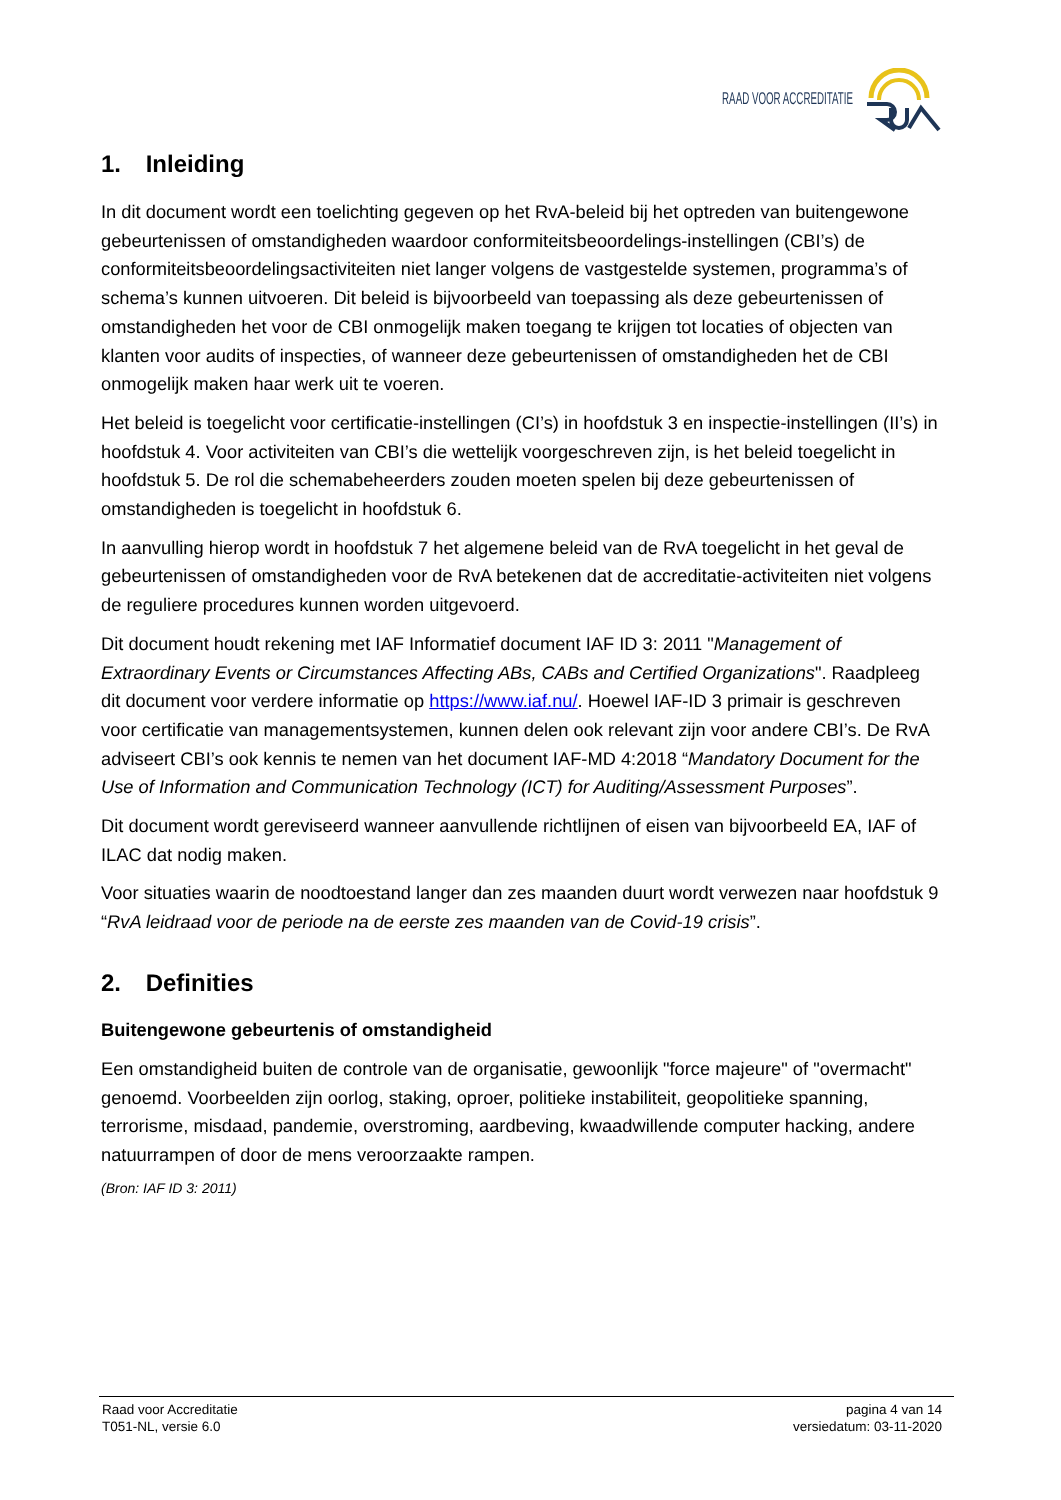RAAD VOOR ACCREDITATIE
1. Inleiding
In dit document wordt een toelichting gegeven op het RvA-beleid bij het optreden van buitengewone gebeurtenissen of omstandigheden waardoor conformiteitsbeoordelings-instellingen (CBI’s) de conformiteitsbeoordelingsactiviteiten niet langer volgens de vastgestelde systemen, programma’s of schema’s kunnen uitvoeren. Dit beleid is bijvoorbeeld van toepassing als deze gebeurtenissen of omstandigheden het voor de CBI onmogelijk maken toegang te krijgen tot locaties of objecten van klanten voor audits of inspecties, of wanneer deze gebeurtenissen of omstandigheden het de CBI onmogelijk maken haar werk uit te voeren.
Het beleid is toegelicht voor certificatie-instellingen (CI’s) in hoofdstuk 3 en inspectie-instellingen (II’s) in hoofdstuk 4. Voor activiteiten van CBI’s die wettelijk voorgeschreven zijn, is het beleid toegelicht in hoofdstuk 5. De rol die schemabeheerders zouden moeten spelen bij deze gebeurtenissen of omstandigheden is toegelicht in hoofdstuk 6.
In aanvulling hierop wordt in hoofdstuk 7 het algemene beleid van de RvA toegelicht in het geval de gebeurtenissen of omstandigheden voor de RvA betekenen dat de accreditatie-activiteiten niet volgens de reguliere procedures kunnen worden uitgevoerd.
Dit document houdt rekening met IAF Informatief document IAF ID 3: 2011 "Management of Extraordinary Events or Circumstances Affecting ABs, CABs and Certified Organizations". Raadpleeg dit document voor verdere informatie op https://www.iaf.nu/. Hoewel IAF-ID 3 primair is geschreven voor certificatie van managementsystemen, kunnen delen ook relevant zijn voor andere CBI’s. De RvA adviseert CBI’s ook kennis te nemen van het document IAF-MD 4:2018 “Mandatory Document for the Use of Information and Communication Technology (ICT) for Auditing/Assessment Purposes”.
Dit document wordt gereviseerd wanneer aanvullende richtlijnen of eisen van bijvoorbeeld EA, IAF of ILAC dat nodig maken.
Voor situaties waarin de noodtoestand langer dan zes maanden duurt wordt verwezen naar hoofdstuk 9 “RvA leidraad voor de periode na de eerste zes maanden van de Covid-19 crisis”.
2. Definities
Buitengewone gebeurtenis of omstandigheid
Een omstandigheid buiten de controle van de organisatie, gewoonlijk "force majeure" of "overmacht" genoemd. Voorbeelden zijn oorlog, staking, oproer, politieke instabiliteit, geopolitieke spanning, terrorisme, misdaad, pandemie, overstroming, aardbeving, kwaadwillende computer hacking, andere natuurrampen of door de mens veroorzaakte rampen.
(Bron: IAF ID 3: 2011)
Raad voor Accreditatie
T051-NL, versie 6.0
pagina 4 van 14
versiedatum: 03-11-2020